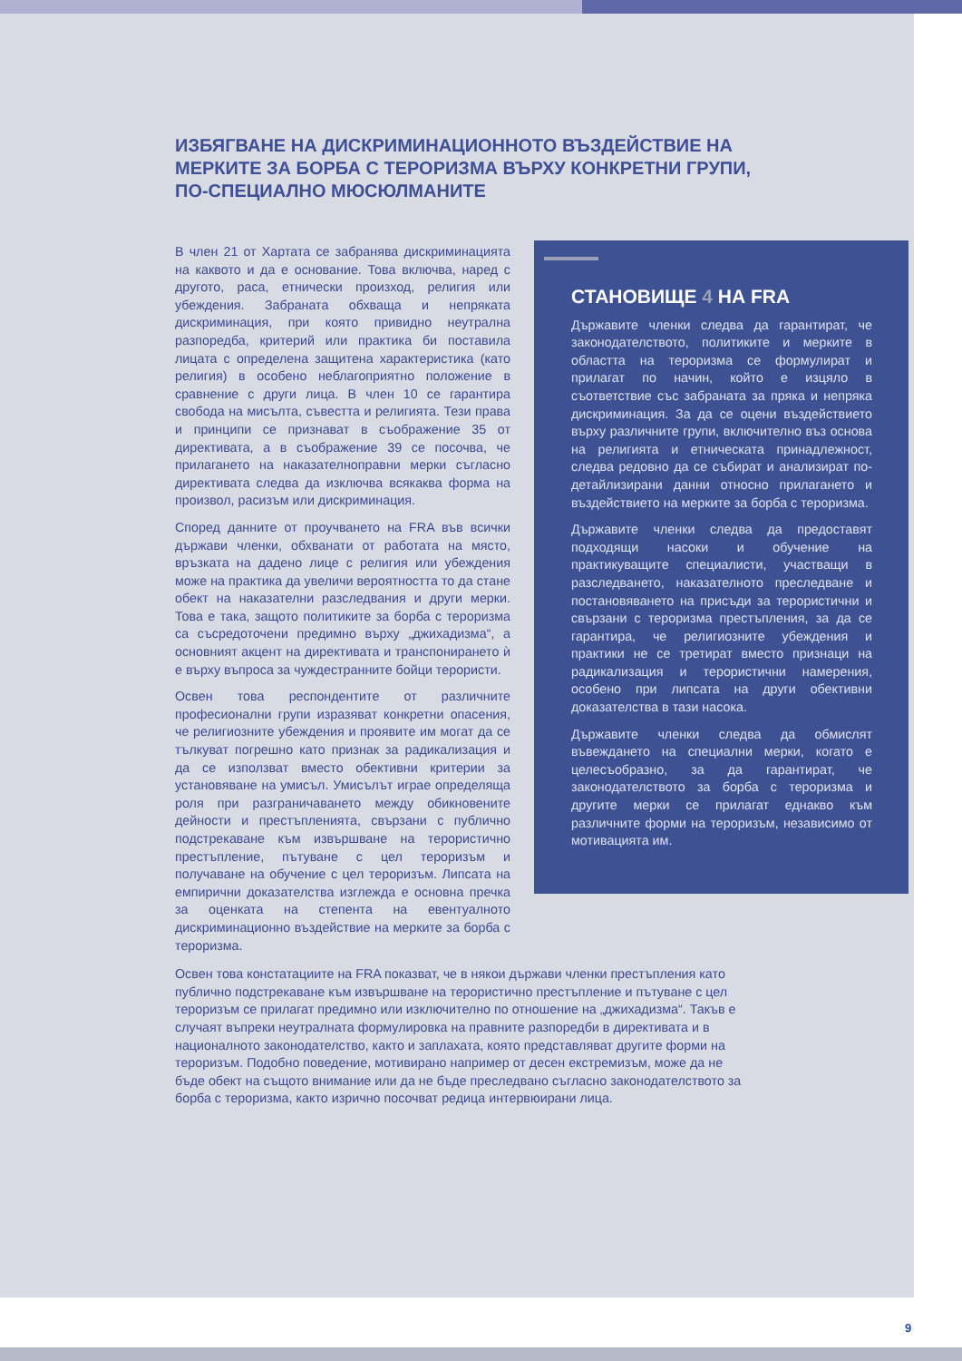ИЗБЯГВАНЕ НА ДИСКРИМИНАЦИОННОТО ВЪЗДЕЙСТВИЕ НА МЕРКИТЕ ЗА БОРБА С ТЕРОРИЗМА ВЪРХУ КОНКРЕТНИ ГРУПИ, ПО-СПЕЦИАЛНО МЮСЮЛМАНИТЕ
В член 21 от Хартата се забранява дискриминацията на каквото и да е основание. Това включва, наред с другото, раса, етнически произход, религия или убеждения. Забраната обхваща и непряката дискриминация, при която привидно неутрална разпоредба, критерий или практика би поставила лицата с определена защитена характеристика (като религия) в особено неблагоприятно положение в сравнение с други лица. В член 10 се гарантира свобода на мисълта, съвестта и религията. Тези права и принципи се признават в съображение 35 от директивата, а в съображение 39 се посочва, че прилагането на наказателноправни мерки съгласно директивата следва да изключва всякаква форма на произвол, расизъм или дискриминация.
Според данните от проучването на FRA във всички държави членки, обхванати от работата на място, връзката на дадено лице с религия или убеждения може на практика да увеличи вероятността то да стане обект на наказателни разследвания и други мерки. Това е така, защото политиките за борба с тероризма са съсредоточени предимно върху „джихадизма“, а основният акцент на директивата и транспонирането ѝ е върху въпроса за чуждестранните бойци терористи.
Освен това респондентите от различните професионални групи изразяват конкретни опасения, че религиозните убеждения и проявите им могат да се тълкуват погрешно като признак за радикализация и да се използват вместо обективни критерии за установяване на умисъл. Умисълът играе определяща роля при разграничаването между обикновените дейности и престъпленията, свързани с публично подстрекаване към извършване на терористично престъпление, пътуване с цел тероризъм и получаване на обучение с цел тероризъм. Липсата на емпирични доказателства изглежда е основна пречка за оценката на степента на евентуалното дискриминационно въздействие на мерките за борба с тероризма.
СТАНОВИЩЕ 4 НА FRA
Държавите членки следва да гарантират, че законодателството, политиките и мерките в областта на тероризма се формулират и прилагат по начин, който е изцяло в съответствие със забраната за пряка и непряка дискриминация. За да се оцени въздействието върху различните групи, включително въз основа на религията и етническата принадлежност, следва редовно да се събират и анализират по-детайлизирани данни относно прилагането и въздействието на мерките за борба с тероризма.
Държавите членки следва да предоставят подходящи насоки и обучение на практикуващите специалисти, участващи в разследването, наказателното преследване и постановяването на присъди за терористични и свързани с тероризма престъпления, за да се гарантира, че религиозните убеждения и практики не се третират вместо признаци на радикализация и терористични намерения, особено при липсата на други обективни доказателства в тази насока.
Държавите членки следва да обмислят въвеждането на специални мерки, когато е целесъобразно, за да гарантират, че законодателството за борба с тероризма и другите мерки се прилагат еднакво към различните форми на тероризъм, независимо от мотивацията им.
Освен това констатациите на FRA показват, че в някои държави членки престъпления като публично подстрекаване към извършване на терористично престъпление и пътуване с цел тероризъм се прилагат предимно или изключително по отношение на „джихадизма“. Такъв е случаят въпреки неутралната формулировка на правните разпоредби в директивата и в националното законодателство, както и заплахата, която представляват другите форми на тероризъм. Подобно поведение, мотивирано например от десен екстремизъм, може да не бъде обект на същото внимание или да не бъде преследвано съгласно законодателството за борба с тероризма, както изрично посочват редица интервюирани лица.
9